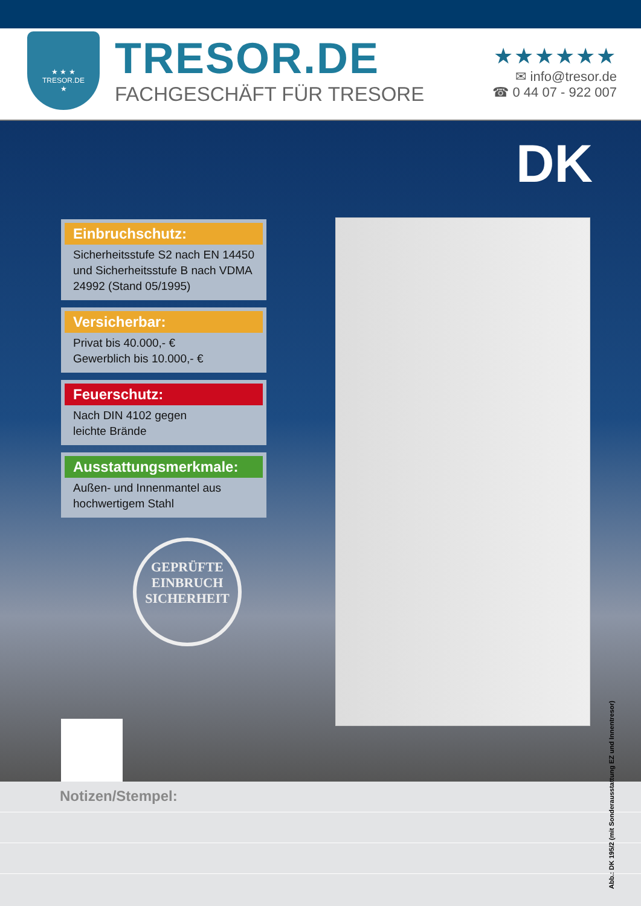★ ★ ★
TRESOR.DE
★
TRESOR.DE
FACHGESCHÄFT FÜR TRESORE
★★★★★★
✉ info@tresor.de
☎ 0 44 07 - 922 007
DK
Einbruchschutz:
Sicherheitsstufe S2 nach EN 14450 und Sicherheitsstufe B nach VDMA 24992 (Stand 05/1995)
Versicherbar:
Privat bis 40.000,- €
Gewerblich bis 10.000,- €
Feuerschutz:
Nach DIN 4102 gegen
leichte Brände
Ausstattungsmerkmale:
Außen- und Innenmantel aus hochwertigem Stahl
GEPRÜFTE
EINBRUCH
SICHERHEIT
Abb.: DK 195/2 (mit Sonderausstattung EZ und Innentresor)
Notizen/Stempel: